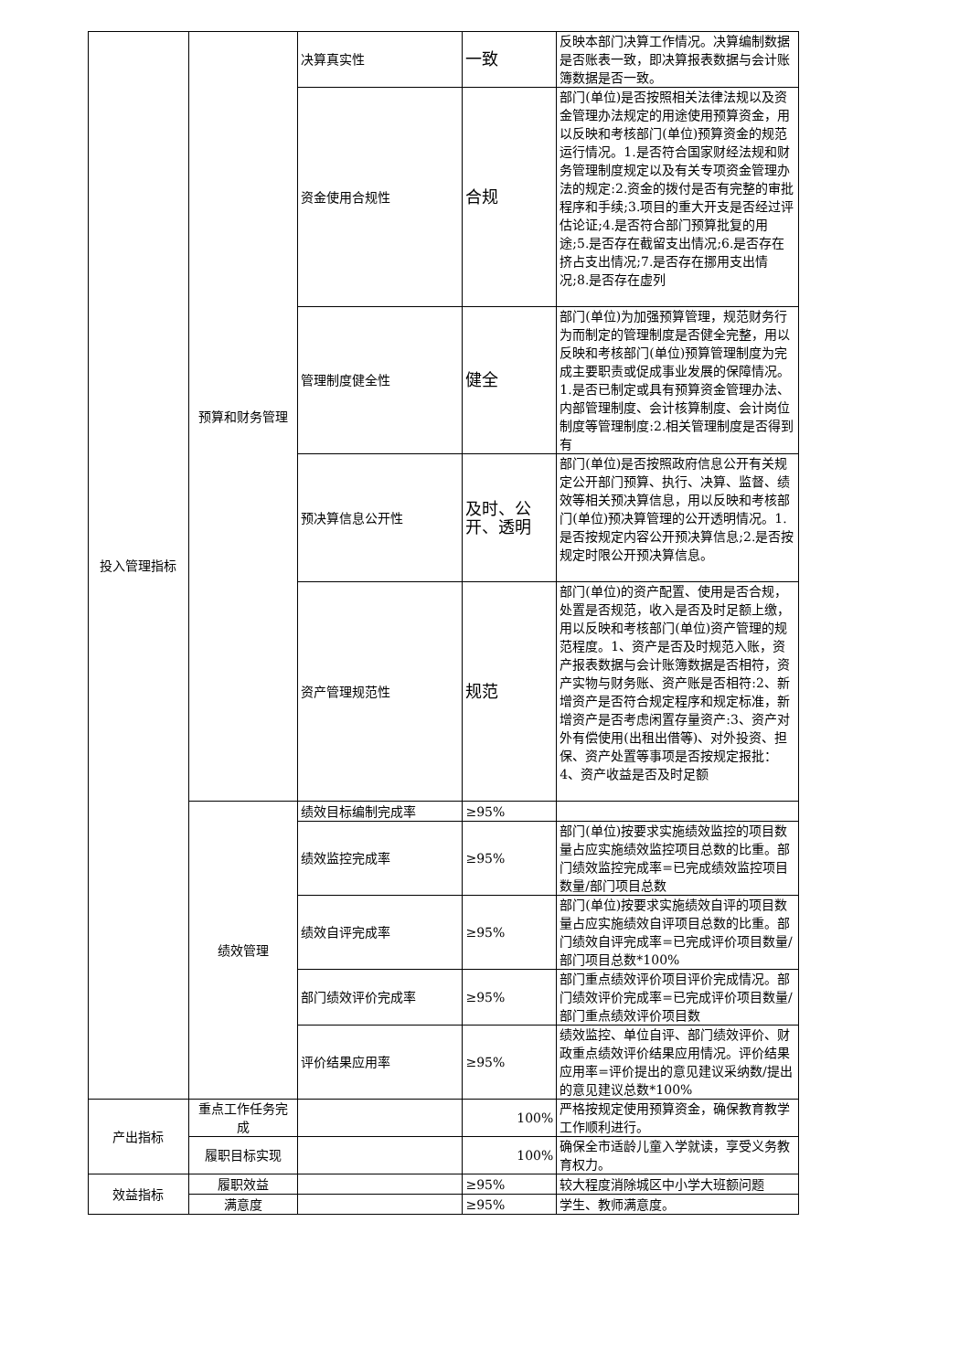| 投入管理指标 | 预算和财务管理 | 决算真实性 | 一致 | 反映本部门决算工作情况。决算编制数据是否账表一致，即决算报表数据与会计账簿数据是否一致。 |
| | | 资金使用合规性 | 合规 | 部门(单位)是否按照相关法律法规以及资金管理办法规定的用途使用预算资金，用以反映和考核部门(单位)预算资金的规范运行情况。1.是否符合国家财经法规和财务管理制度规定以及有关专项资金管理办法的规定:2.资金的拨付是否有完整的审批程序和手续;3.项目的重大开支是否经过评估论证;4.是否符合部门预算批复的用途;5.是否存在截留支出情况;6.是否存在挤占支出情况;7.是否存在挪用支出情况;8.是否存在虚列 |
| | | 管理制度健全性 | 健全 | 部门(单位)为加强预算管理，规范财务行为而制定的管理制度是否健全完整，用以反映和考核部门(单位)预算管理制度为完成主要职责或促成事业发展的保障情况。1.是否已制定或具有预算资金管理办法、内部管理制度、会计核算制度、会计岗位制度等管理制度:2.相关管理制度是否得到有 |
| | | 预决算信息公开性 | 及时、公开、透明 | 部门(单位)是否按照政府信息公开有关规定公开部门预算、执行、决算、监督、绩效等相关预决算信息，用以反映和考核部门(单位)预决算管理的公开透明情况。1.是否按规定内容公开预决算信息;2.是否按规定时限公开预决算信息。 |
| | | 资产管理规范性 | 规范 | 部门(单位)的资产配置、使用是否合规，处置是否规范，收入是否及时足额上缴，用以反映和考核部门(单位)资产管理的规范程度。1、资产是否及时规范入账，资产报表数据与会计账簿数据是否相符，资产实物与财务账、资产账是否相符:2、新增资产是否符合规定程序和规定标准，新增资产是否考虑闲置存量资产:3、资产对外有偿使用(出租出借等)、对外投资、担保、资产处置等事项是否按规定报批：4、资产收益是否及时足额 |
| | 绩效管理 | 绩效目标编制完成率 | ≥95% | |
| | | 绩效监控完成率 | ≥95% | 部门(单位)按要求实施绩效监控的项目数量占应实施绩效监控项目总数的比重。部门绩效监控完成率=已完成绩效监控项目数量/部门项目总数 |
| | | 绩效自评完成率 | ≥95% | 部门(单位)按要求实施绩效自评的项目数量占应实施绩效自评项目总数的比重。部门绩效自评完成率=已完成评价项目数量/部门项目总数*100% |
| | | 部门绩效评价完成率 | ≥95% | 部门重点绩效评价项目评价完成情况。部门绩效评价完成率=已完成评价项目数量/部门重点绩效评价项目数 |
| | | 评价结果应用率 | ≥95% | 绩效监控、单位自评、部门绩效评价、财政重点绩效评价结果应用情况。评价结果应用率=评价提出的意见建议采纳数/提出的意见建议总数*100% |
| 产出指标 | 重点工作任务完成 | | 100% | 严格按规定使用预算资金，确保教育教学工作顺利进行。 |
| | 履职目标实现 | | 100% | 确保全市适龄儿童入学就读，享受义务教育权力。 |
| 效益指标 | 履职效益 | | ≥95% | 较大程度消除城区中小学大班额问题 |
| | 满意度 | | ≥95% | 学生、教师满意度。 |